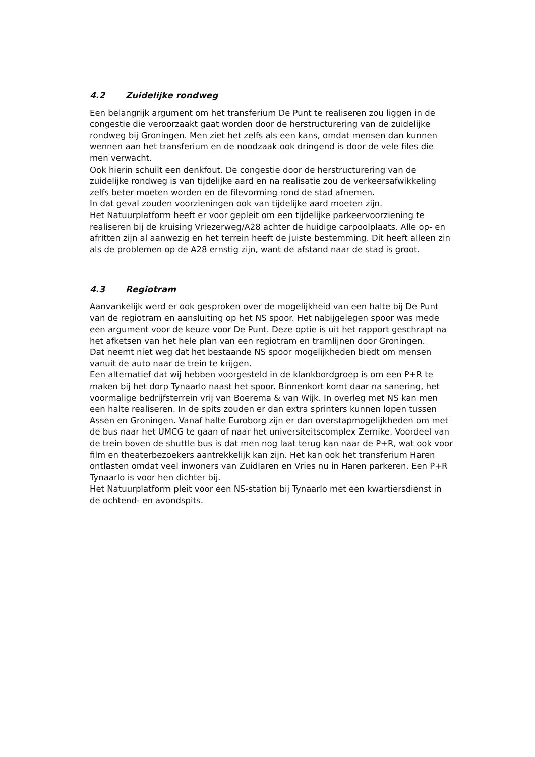4.2 Zuidelijke rondweg
Een belangrijk argument om het transferium De Punt te realiseren zou liggen in de congestie die veroorzaakt gaat worden door de herstructurering van de zuidelijke rondweg bij Groningen. Men ziet het zelfs als een kans, omdat mensen dan kunnen wennen aan het transferium en de noodzaak ook dringend is door de vele files die men verwacht.
Ook hierin schuilt een denkfout. De congestie door de herstructurering van de zuidelijke rondweg is van tijdelijke aard en na realisatie zou de verkeersafwikkeling zelfs beter moeten worden en de filevorming rond de stad afnemen.
In dat geval zouden voorzieningen ook van tijdelijke aard moeten zijn.
Het Natuurplatform heeft er voor gepleit om een tijdelijke parkeervoorziening te realiseren bij de kruising Vriezerweg/A28 achter de huidige carpoolplaats. Alle op- en afritten zijn al aanwezig en het terrein heeft de juiste bestemming. Dit heeft alleen zin als de problemen op de A28 ernstig zijn, want de afstand naar de stad is groot.
4.3 Regiotram
Aanvankelijk werd er ook gesproken over de mogelijkheid van een halte bij De Punt van de regiotram en aansluiting op het NS spoor. Het nabijgelegen spoor was mede een argument voor de keuze voor De Punt. Deze optie is uit het rapport geschrapt na het afketsen van het hele plan van een regiotram en tramlijnen door Groningen.
Dat neemt niet weg dat het bestaande NS spoor mogelijkheden biedt om mensen vanuit de auto naar de trein te krijgen.
Een alternatief dat wij hebben voorgesteld in de klankbordgroep is om een P+R te maken bij het dorp Tynaarlo naast het spoor. Binnenkort komt daar na sanering, het voormalige bedrijfsterrein vrij van Boerema & van Wijk. In overleg met NS kan men een halte realiseren. In de spits zouden er dan extra sprinters kunnen lopen tussen Assen en Groningen. Vanaf halte Euroborg zijn er dan overstapmogelijkheden om met de bus naar het UMCG te gaan of naar het universiteitscomplex Zernike. Voordeel van de trein boven de shuttle bus is dat men nog laat terug kan naar de P+R, wat ook voor film en theaterbezoekers aantrekkelijk kan zijn. Het kan ook het transferium Haren ontlasten omdat veel inwoners van Zuidlaren en Vries nu in Haren parkeren. Een P+R Tynaarlo is voor hen dichter bij.
Het Natuurplatform pleit voor een NS-station bij Tynaarlo met een kwartiersdienst in de ochtend- en avondspits.